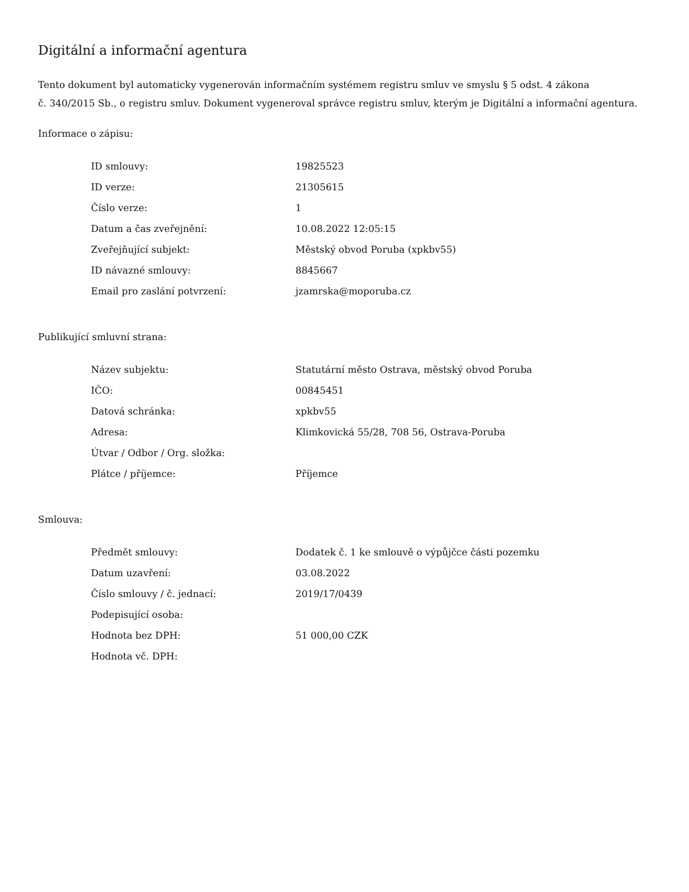Digitální a informační agentura
Tento dokument byl automaticky vygenerován informačním systémem registru smluv ve smyslu § 5 odst. 4 zákona
č. 340/2015 Sb., o registru smluv. Dokument vygeneroval správce registru smluv, kterým je Digitální a informační agentura.
Informace o zápisu:
| ID smlouvy: | 19825523 |
| ID verze: | 21305615 |
| Číslo verze: | 1 |
| Datum a čas zveřejnění: | 10.08.2022 12:05:15 |
| Zveřejňující subjekt: | Městský obvod Poruba (xpkbv55) |
| ID návazné smlouvy: | 8845667 |
| Email pro zaslání potvrzení: | jzamrska@moporuba.cz |
Publikující smluvní strana:
| Název subjektu: | Statutární město Ostrava, městský obvod Poruba |
| IČO: | 00845451 |
| Datová schránka: | xpkbv55 |
| Adresa: | Klimkovická 55/28, 708 56, Ostrava-Poruba |
| Útvar / Odbor / Org. složka: | |
| Plátce / příjemce: | Příjemce |
Smlouva:
| Předmět smlouvy: | Dodatek č. 1 ke smlouvě o výpůjčce části pozemku |
| Datum uzavření: | 03.08.2022 |
| Číslo smlouvy / č. jednací: | 2019/17/0439 |
| Podepisující osoba: | |
| Hodnota bez DPH: | 51 000,00 CZK |
| Hodnota vč. DPH: | |